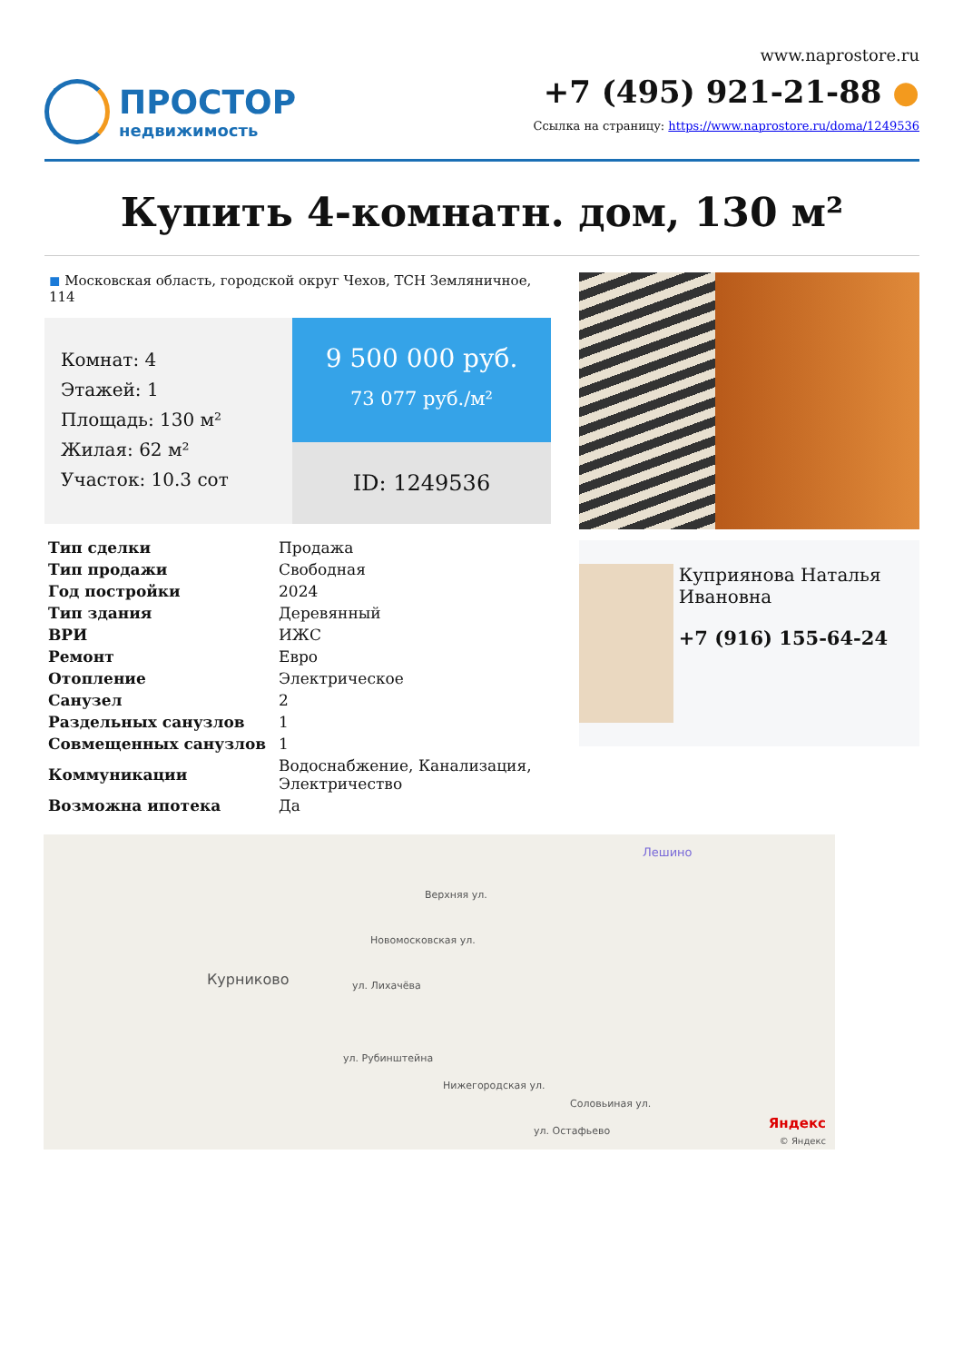ПРОСТОР
недвижимость
www.naprostore.ru
+7 (495) 921-21-88 ●
Ссылка на страницу: https://www.naprostore.ru/doma/1249536
Купить 4-комнатн. дом, 130 м²
◼ Московская область, городской округ Чехов, ТСН Земляничное, 114
Комнат: 4
Этажей: 1
Площадь: 130 м²
Жилая: 62 м²
Участок: 10.3 сот
9 500 000 руб.
73 077 руб./м²
ID: 1249536
| Тип сделки | Продажа |
| Тип продажи | Свободная |
| Год постройки | 2024 |
| Тип здания | Деревянный |
| ВРИ | ИЖС |
| Ремонт | Евро |
| Отопление | Электрическое |
| Санузел | 2 |
| Раздельных санузлов | 1 |
| Совмещенных санузлов | 1 |
| Коммуникации | Водоснабжение, Канализация, Электричество |
| Возможна ипотека | Да |
Куприянова Наталья Ивановна
+7 (916) 155-64-24
Лешино
Курниково
Новомосковская ул.
ул. Лихачёва
ул. Рубинштейна
Нижегородская ул.
ул. Остафьево
Соловьиная ул.
Верхняя ул.
Яндекс
© Яндекс